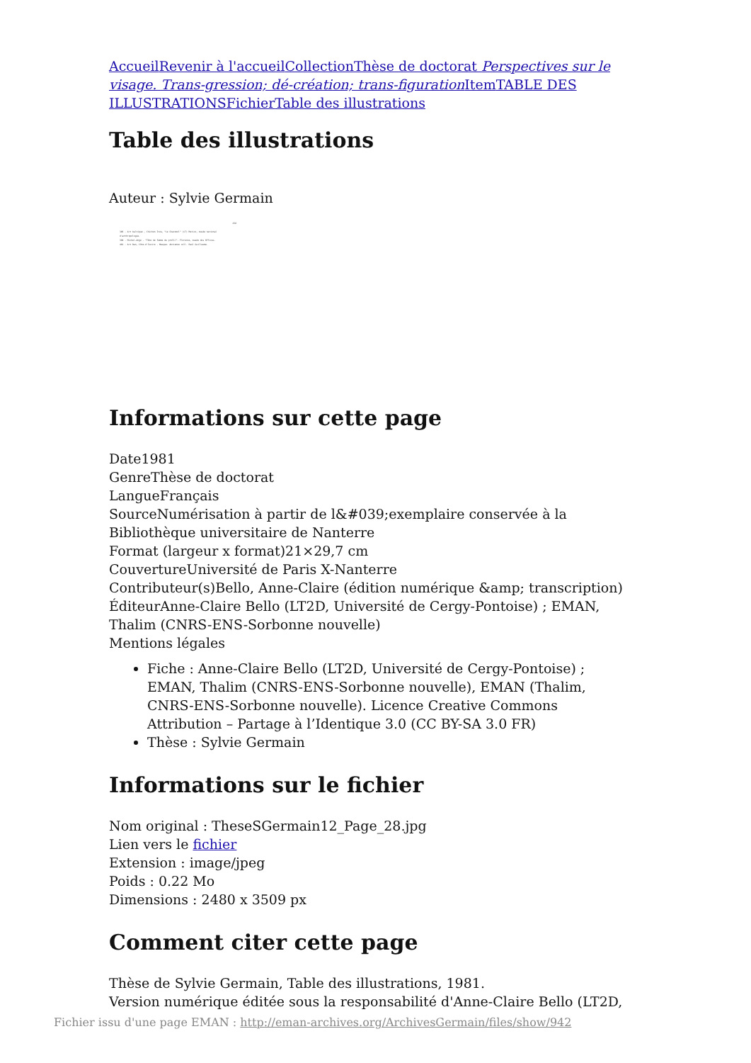Accueil Revenir à l'accueil Collection Thèse de doctorat Perspectives sur le visage. Trans-gression; dé-création; trans-figuration Item TABLE DES ILLUSTRATIONS Fichier Table des illustrations
Table des illustrations
Auteur : Sylvie Germain
438
396 - Art baltique , Chichen Itza, "Le Chacmool" (x7) Mexico, musée national d'anthropologie.
399 - Michel-Ange - "Tête de femme de profil". Florence, musée des Offices.
401 - Art Dan, Côte-d'Ivoire - Masque. Ancienne coll. Paul Guillaume.
Informations sur cette page
Date1981
GenreThèse de doctorat
LangueFrançais
SourceNumérisation à partir de l&#039;exemplaire conservée à la Bibliothèque universitaire de Nanterre
Format (largeur x format)21×29,7 cm
CouvertureUniversité de Paris X-Nanterre
Contributeur(s)Bello, Anne-Claire (édition numérique &amp; transcription)
ÉditeurAnne-Claire Bello (LT2D, Université de Cergy-Pontoise) ; EMAN, Thalim (CNRS-ENS-Sorbonne nouvelle)
Mentions légales
Fiche : Anne-Claire Bello (LT2D, Université de Cergy-Pontoise) ; EMAN, Thalim (CNRS-ENS-Sorbonne nouvelle), EMAN (Thalim, CNRS-ENS-Sorbonne nouvelle). Licence Creative Commons Attribution – Partage à l’Identique 3.0 (CC BY-SA 3.0 FR)
Thèse : Sylvie Germain
Informations sur le fichier
Nom original : TheseSGermain12_Page_28.jpg
Lien vers le fichier
Extension : image/jpeg
Poids : 0.22 Mo
Dimensions : 2480 x 3509 px
Comment citer cette page
Thèse de Sylvie Germain, Table des illustrations, 1981.
Version numérique éditée sous la responsabilité d'Anne-Claire Bello (LT2D,
Fichier issu d'une page EMAN : http://eman-archives.org/ArchivesGermain/files/show/942